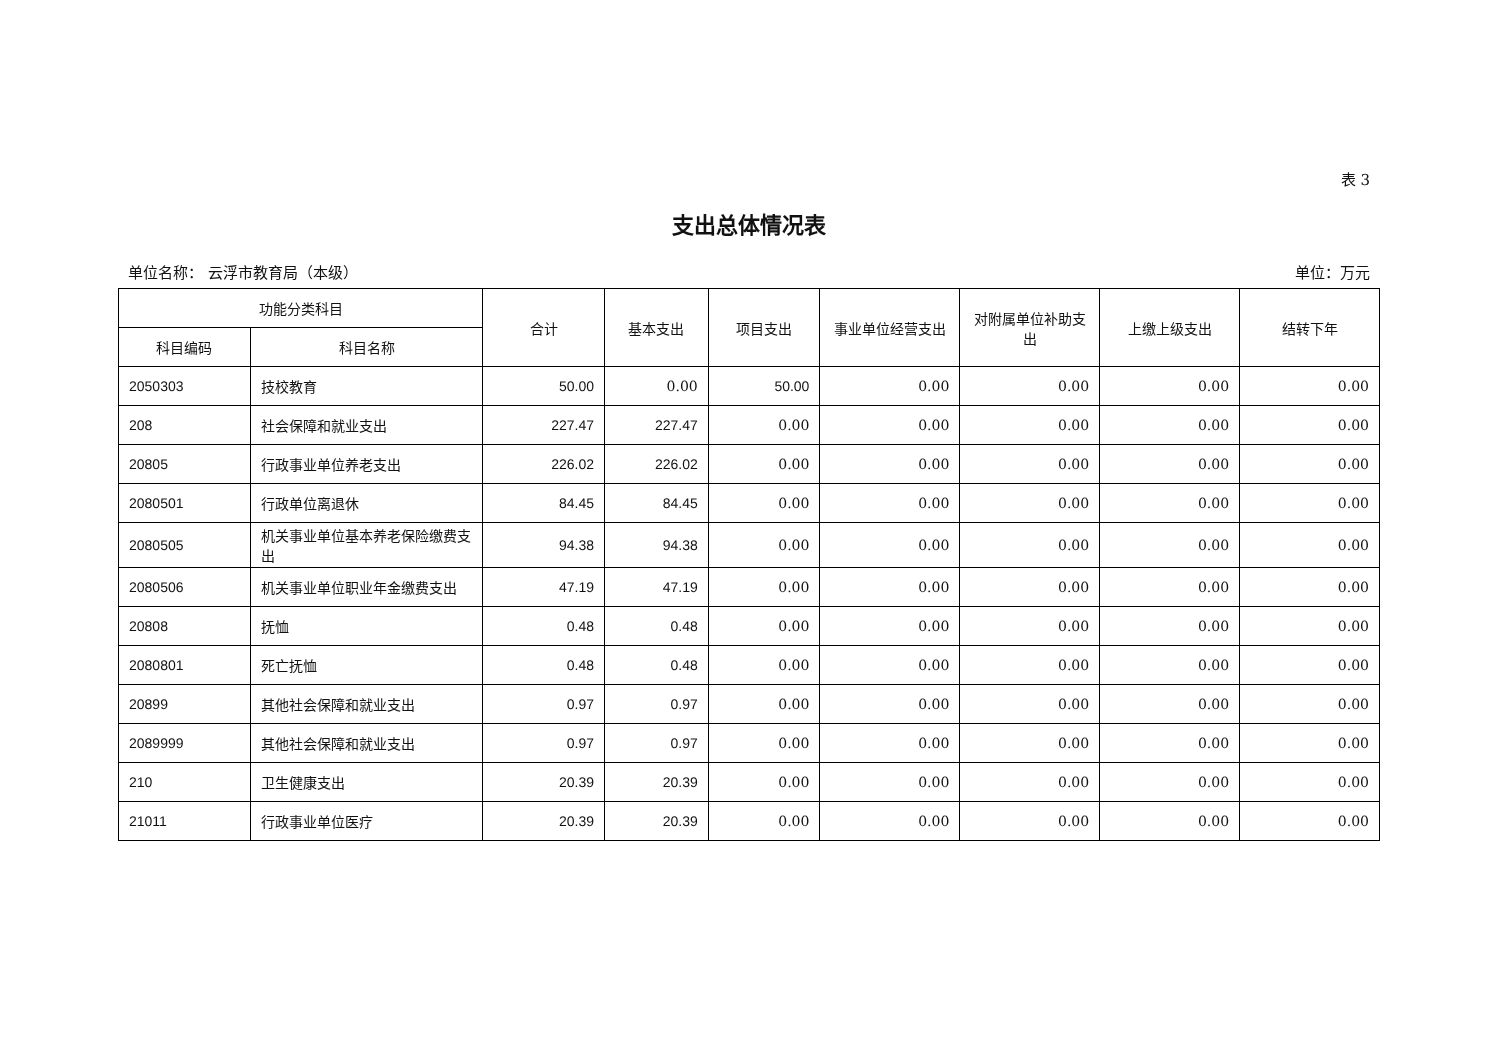表 3
支出总体情况表
单位名称： 云浮市教育局（本级） 单位：万元
| 功能分类科目 | | 合计 | 基本支出 | 项目支出 | 事业单位经营支出 | 对附属单位补助支出 | 上缴上级支出 | 结转下年 |
| --- | --- | --- | --- | --- | --- | --- | --- | --- |
| 科目编码 | 科目名称 | | | | | | | |
| 2050303 | 技校教育 | 50.00 | 0.00 | 50.00 | 0.00 | 0.00 | 0.00 | 0.00 |
| 208 | 社会保障和就业支出 | 227.47 | 227.47 | 0.00 | 0.00 | 0.00 | 0.00 | 0.00 |
| 20805 | 行政事业单位养老支出 | 226.02 | 226.02 | 0.00 | 0.00 | 0.00 | 0.00 | 0.00 |
| 2080501 | 行政单位离退休 | 84.45 | 84.45 | 0.00 | 0.00 | 0.00 | 0.00 | 0.00 |
| 2080505 | 机关事业单位基本养老保险缴费支出 | 94.38 | 94.38 | 0.00 | 0.00 | 0.00 | 0.00 | 0.00 |
| 2080506 | 机关事业单位职业年金缴费支出 | 47.19 | 47.19 | 0.00 | 0.00 | 0.00 | 0.00 | 0.00 |
| 20808 | 抚恤 | 0.48 | 0.48 | 0.00 | 0.00 | 0.00 | 0.00 | 0.00 |
| 2080801 | 死亡抚恤 | 0.48 | 0.48 | 0.00 | 0.00 | 0.00 | 0.00 | 0.00 |
| 20899 | 其他社会保障和就业支出 | 0.97 | 0.97 | 0.00 | 0.00 | 0.00 | 0.00 | 0.00 |
| 2089999 | 其他社会保障和就业支出 | 0.97 | 0.97 | 0.00 | 0.00 | 0.00 | 0.00 | 0.00 |
| 210 | 卫生健康支出 | 20.39 | 20.39 | 0.00 | 0.00 | 0.00 | 0.00 | 0.00 |
| 21011 | 行政事业单位医疗 | 20.39 | 20.39 | 0.00 | 0.00 | 0.00 | 0.00 | 0.00 |